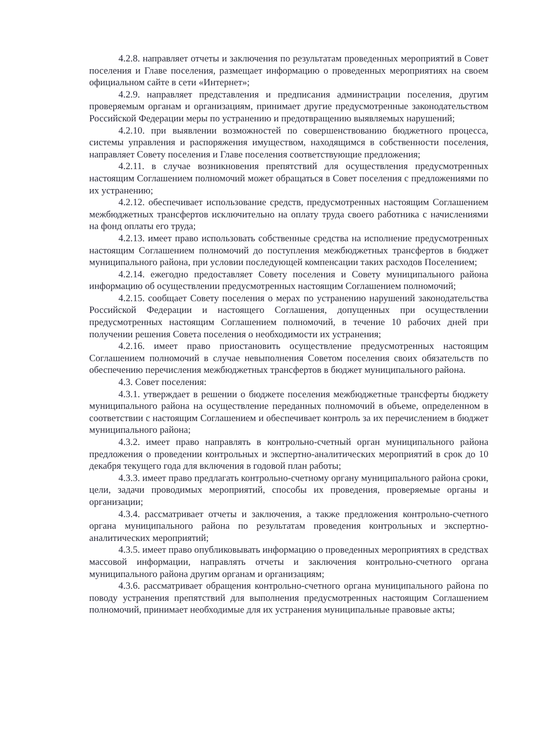4.2.8. направляет отчеты и заключения по результатам проведенных мероприятий в Совет поселения и Главе поселения, размещает информацию о проведенных мероприятиях на своем официальном сайте в сети «Интернет»;
4.2.9. направляет представления и предписания администрации поселения, другим проверяемым органам и организациям, принимает другие предусмотренные законодательством Российской Федерации меры по устранению и предотвращению выявляемых нарушений;
4.2.10. при выявлении возможностей по совершенствованию бюджетного процесса, системы управления и распоряжения имуществом, находящимся в собственности поселения, направляет Совету поселения и Главе поселения соответствующие предложения;
4.2.11. в случае возникновения препятствий для осуществления предусмотренных настоящим Соглашением полномочий может обращаться в Совет поселения с предложениями по их устранению;
4.2.12. обеспечивает использование средств, предусмотренных настоящим Соглашением межбюджетных трансфертов исключительно на оплату труда своего работника с начислениями на фонд оплаты его труда;
4.2.13. имеет право использовать собственные средства на исполнение предусмотренных настоящим Соглашением полномочий до поступления межбюджетных трансфертов в бюджет муниципального района, при условии последующей компенсации таких расходов Поселением;
4.2.14. ежегодно предоставляет Совету поселения и Совету муниципального района информацию об осуществлении предусмотренных настоящим Соглашением полномочий;
4.2.15. сообщает Совету поселения о мерах по устранению нарушений законодательства Российской Федерации и настоящего Соглашения, допущенных при осуществлении предусмотренных настоящим Соглашением полномочий, в течение 10 рабочих дней при получении решения Совета поселения о необходимости их устранения;
4.2.16. имеет право приостановить осуществление предусмотренных настоящим Соглашением полномочий в случае невыполнения Советом поселения своих обязательств по обеспечению перечисления межбюджетных трансфертов в бюджет муниципального района.
4.3. Совет поселения:
4.3.1. утверждает в решении о бюджете поселения межбюджетные трансферты бюджету муниципального района на осуществление переданных полномочий в объеме, определенном в соответствии с настоящим Соглашением и обеспечивает контроль за их перечислением в бюджет муниципального района;
4.3.2. имеет право направлять в контрольно-счетный орган муниципального района предложения о проведении контрольных и экспертно-аналитических мероприятий в срок до 10 декабря текущего года для включения в годовой план работы;
4.3.3. имеет право предлагать контрольно-счетному органу муниципального района сроки, цели, задачи проводимых мероприятий, способы их проведения, проверяемые органы и организации;
4.3.4. рассматривает отчеты и заключения, а также предложения контрольно-счетного органа муниципального района по результатам проведения контрольных и экспертно-аналитических мероприятий;
4.3.5. имеет право опубликовывать информацию о проведенных мероприятиях в средствах массовой информации, направлять отчеты и заключения контрольно-счетного органа муниципального района другим органам и организациям;
4.3.6. рассматривает обращения контрольно-счетного органа муниципального района по поводу устранения препятствий для выполнения предусмотренных настоящим Соглашением полномочий, принимает необходимые для их устранения муниципальные правовые акты;